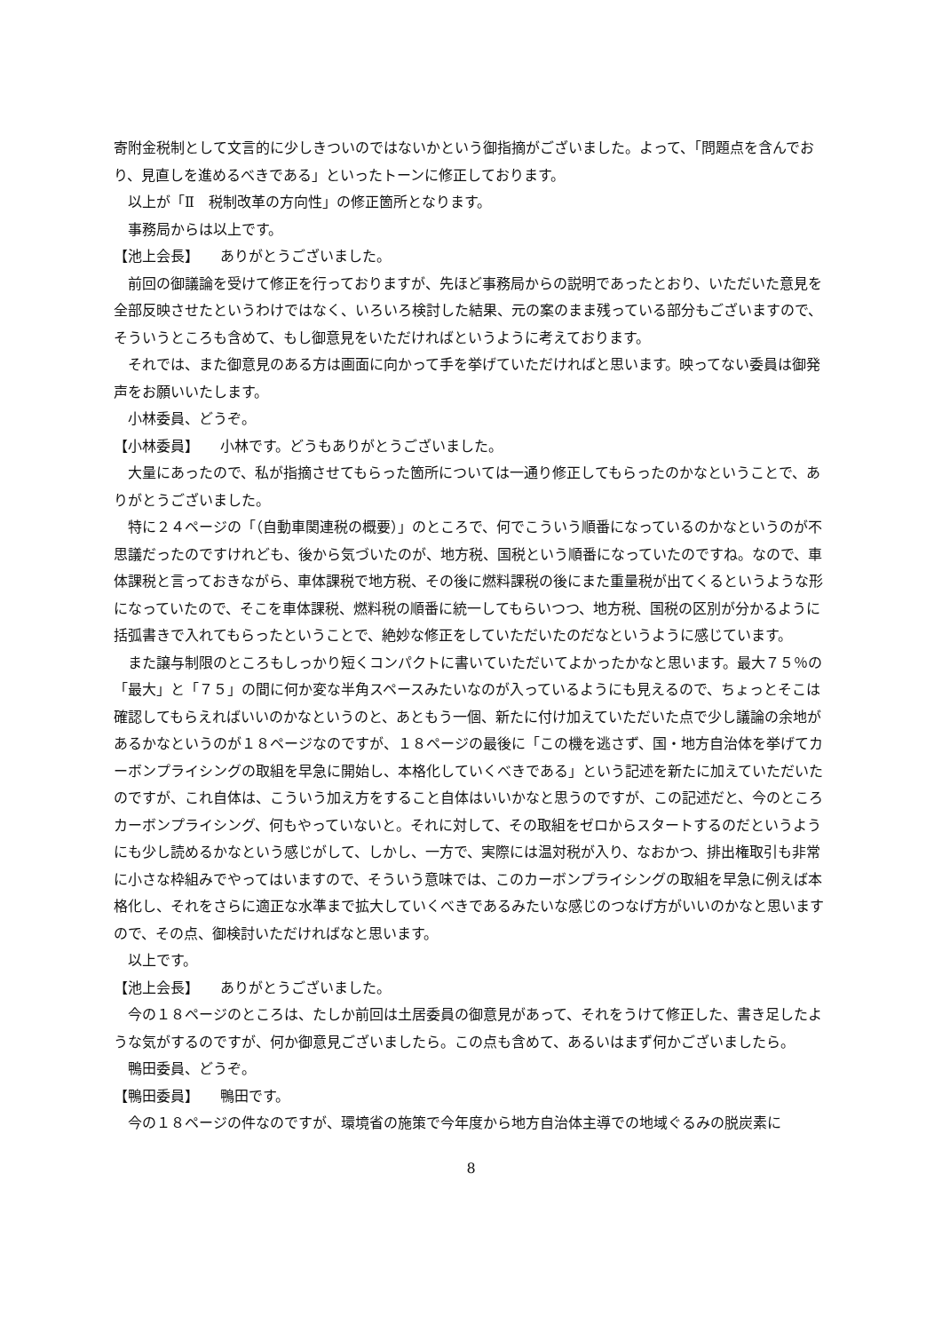寄附金税制として文言的に少しきついのではないかという御指摘がございました。よって、「問題点を含んでおり、見直しを進めるべきである」といったトーンに修正しております。
以上が「Ⅱ　税制改革の方向性」の修正箇所となります。
事務局からは以上です。
【池上会長】　　ありがとうございました。
前回の御議論を受けて修正を行っておりますが、先ほど事務局からの説明であったとおり、いただいた意見を全部反映させたというわけではなく、いろいろ検討した結果、元の案のまま残っている部分もございますので、そういうところも含めて、もし御意見をいただければというように考えております。
それでは、また御意見のある方は画面に向かって手を挙げていただければと思います。映ってない委員は御発声をお願いいたします。
小林委員、どうぞ。
【小林委員】　　小林です。どうもありがとうございました。
大量にあったので、私が指摘させてもらった箇所については一通り修正してもらったのかなということで、ありがとうございました。
特に２４ページの「（自動車関連税の概要）」のところで、何でこういう順番になっているのかなというのが不思議だったのですけれども、後から気づいたのが、地方税、国税という順番になっていたのですね。なので、車体課税と言っておきながら、車体課税で地方税、その後に燃料課税の後にまた重量税が出てくるというような形になっていたので、そこを車体課税、燃料税の順番に統一してもらいつつ、地方税、国税の区別が分かるように括弧書きで入れてもらったということで、絶妙な修正をしていただいたのだなというように感じています。
また譲与制限のところもしっかり短くコンパクトに書いていただいてよかったかなと思います。最大７５％の「最大」と「７５」の間に何か変な半角スペースみたいなのが入っているようにも見えるので、ちょっとそこは確認してもらえればいいのかなというのと、あともう一個、新たに付け加えていただいた点で少し議論の余地があるかなというのが１８ページなのですが、１８ページの最後に「この機を逃さず、国・地方自治体を挙げてカーボンプライシングの取組を早急に開始し、本格化していくべきである」という記述を新たに加えていただいたのですが、これ自体は、こういう加え方をすること自体はいいかなと思うのですが、この記述だと、今のところカーボンプライシング、何もやっていないと。それに対して、その取組をゼロからスタートするのだというようにも少し読めるかなという感じがして、しかし、一方で、実際には温対税が入り、なおかつ、排出権取引も非常に小さな枠組みでやってはいますので、そういう意味では、このカーボンプライシングの取組を早急に例えば本格化し、それをさらに適正な水準まで拡大していくべきであるみたいな感じのつなげ方がいいのかなと思いますので、その点、御検討いただければなと思います。
以上です。
【池上会長】　　ありがとうございました。
今の１８ページのところは、たしか前回は土居委員の御意見があって、それをうけて修正した、書き足したような気がするのですが、何か御意見ございましたら。この点も含めて、あるいはまず何かございましたら。
鴨田委員、どうぞ。
【鴨田委員】　　鴨田です。
今の１８ページの件なのですが、環境省の施策で今年度から地方自治体主導での地域ぐるみの脱炭素に
8